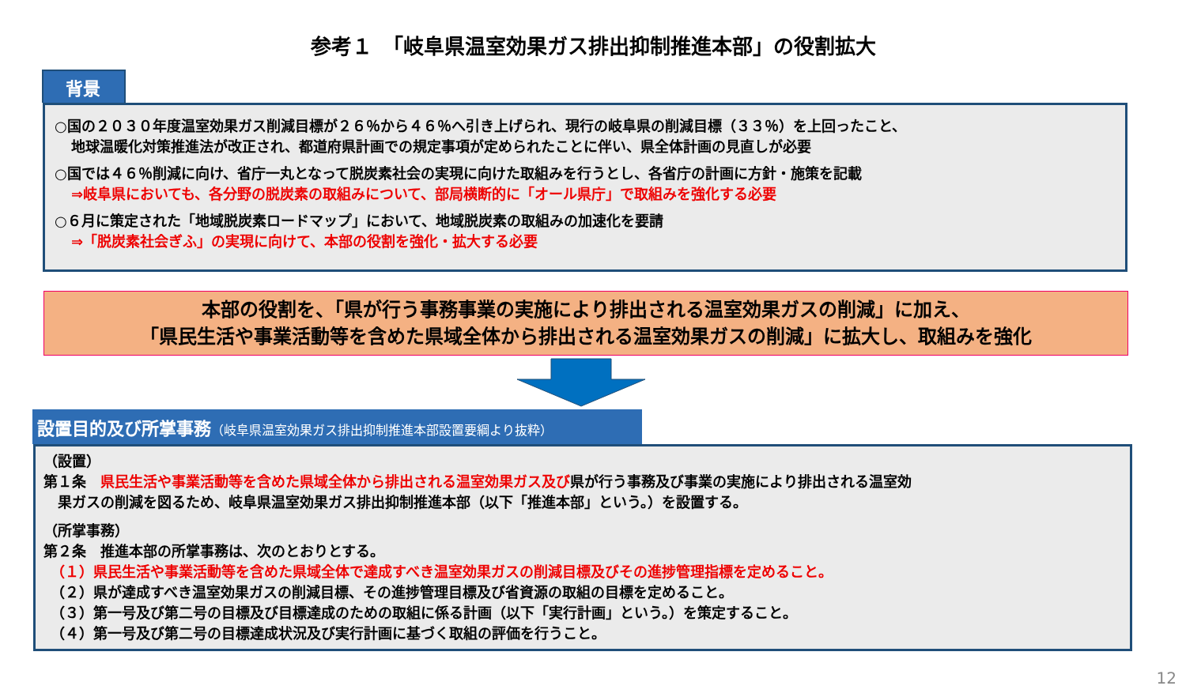参考１　「岐阜県温室効果ガス排出抑制推進本部」の役割拡大
背景
○国の２０３０年度温室効果ガス削減目標が２６％から４６％へ引き上げられ、現行の岐阜県の削減目標（３３％）を上回ったこと、
地球温暖化対策推進法が改正され、都道府県計画での規定事項が定められたことに伴い、県全体計画の見直しが必要
○国では４６％削減に向け、省庁一丸となって脱炭素社会の実現に向けた取組みを行うとし、各省庁の計画に方針・施策を記載
⇒岐阜県においても、各分野の脱炭素の取組みについて、部局横断的に「オール県庁」で取組みを強化する必要
○６月に策定された「地域脱炭素ロードマップ」において、地域脱炭素の取組みの加速化を要請
⇒「脱炭素社会ぎふ」の実現に向けて、本部の役割を強化・拡大する必要
本部の役割を、「県が行う事務事業の実施により排出される温室効果ガスの削減」に加え、
「県民生活や事業活動等を含めた県域全体から排出される温室効果ガスの削減」に拡大し、取組みを強化
設置目的及び所掌事務（岐阜県温室効果ガス排出抑制推進本部設置要綱より抜粋）
（設置）
第１条　県民生活や事業活動等を含めた県域全体から排出される温室効果ガス及び県が行う事務及び事業の実施により排出される温室効
　果ガスの削減を図るため、岐阜県温室効果ガス排出抑制推進本部（以下「推進本部」という。）を設置する。
（所掌事務）
第２条　推進本部の所掌事務は、次のとおりとする。
　（１）県民生活や事業活動等を含めた県域全体で達成すべき温室効果ガスの削減目標及びその進捗管理指標を定めること。
　（２）県が達成すべき温室効果ガスの削減目標、その進捗管理目標及び省資源の取組の目標を定めること。
　（３）第一号及び第二号の目標及び目標達成のための取組に係る計画（以下「実行計画」という。）を策定すること。
　（４）第一号及び第二号の目標達成状況及び実行計画に基づく取組の評価を行うこと。
12